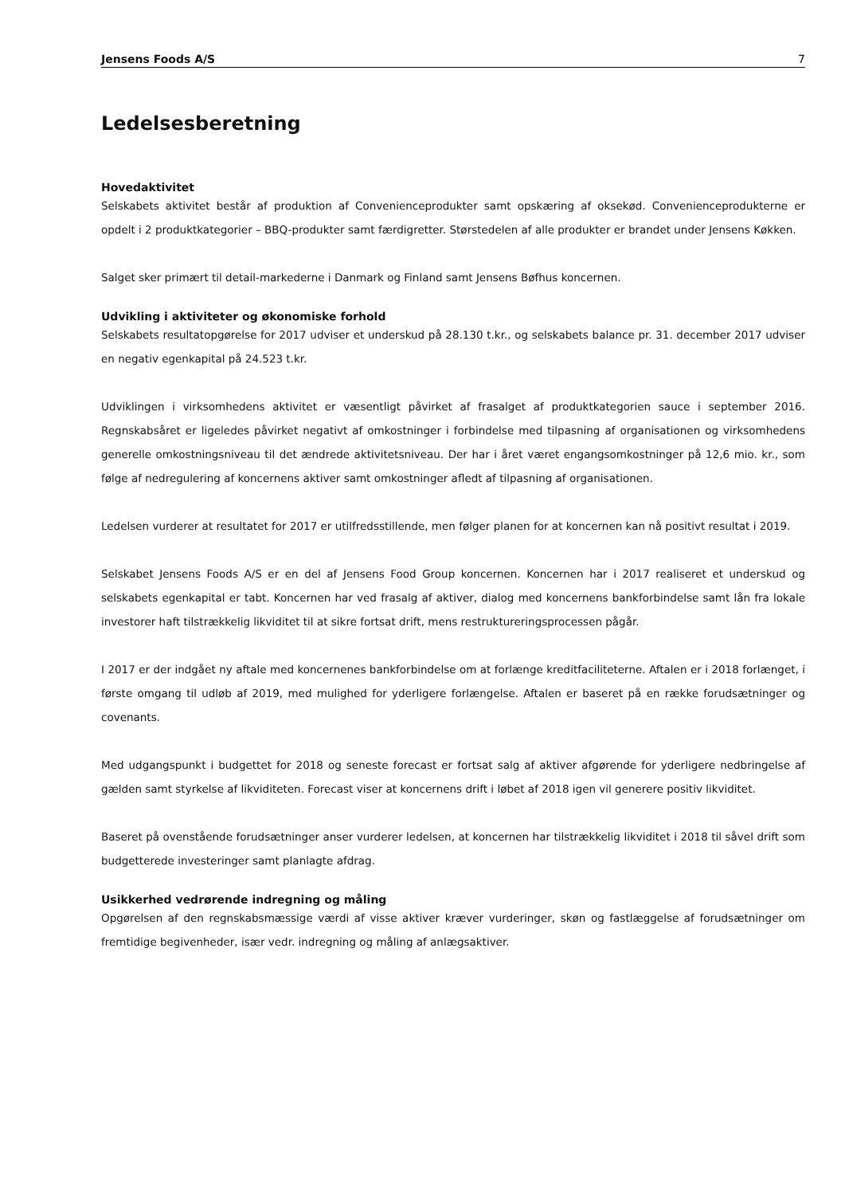Jensens Foods A/S 7
Ledelsesberetning
Hovedaktivitet
Selskabets aktivitet består af produktion af Convenienceprodukter samt opskæring af oksekød. Convenienceprodukterne er opdelt i 2 produktkategorier – BBQ-produkter samt færdigretter. Størstedelen af alle produkter er brandet under Jensens Køkken.
Salget sker primært til detail-markederne i Danmark og Finland samt Jensens Bøfhus koncernen.
Udvikling i aktiviteter og økonomiske forhold
Selskabets resultatopgørelse for 2017 udviser et underskud på 28.130 t.kr., og selskabets balance pr. 31. december 2017 udviser en negativ egenkapital på 24.523 t.kr.
Udviklingen i virksomhedens aktivitet er væsentligt påvirket af frasalget af produktkategorien sauce i september 2016. Regnskabsåret er ligeledes påvirket negativt af omkostninger i forbindelse med tilpasning af organisationen og virksomhedens generelle omkostningsniveau til det ændrede aktivitetsniveau. Der har i året været engangsomkostninger på 12,6 mio. kr., som følge af nedregulering af koncernens aktiver samt omkostninger afledt af tilpasning af organisationen.
Ledelsen vurderer at resultatet for 2017 er utilfredsstillende, men følger planen for at koncernen kan nå positivt resultat i 2019.
Selskabet Jensens Foods A/S er en del af Jensens Food Group koncernen. Koncernen har i 2017 realiseret et underskud og selskabets egenkapital er tabt. Koncernen har ved frasalg af aktiver, dialog med koncernens bankforbindelse samt lån fra lokale investorer haft tilstrækkelig likviditet til at sikre fortsat drift, mens restruktureringsprocessen pågår.
I 2017 er der indgået ny aftale med koncernenes bankforbindelse om at forlænge kreditfaciliteterne. Aftalen er i 2018 forlænget, i første omgang til udløb af 2019, med mulighed for yderligere forlængelse. Aftalen er baseret på en række forudsætninger og covenants.
Med udgangspunkt i budgettet for 2018 og seneste forecast er fortsat salg af aktiver afgørende for yderligere nedbringelse af gælden samt styrkelse af likviditeten. Forecast viser at koncernens drift i løbet af 2018 igen vil generere positiv likviditet.
Baseret på ovenstående forudsætninger anser vurderer ledelsen, at koncernen har tilstrækkelig likviditet i 2018 til såvel drift som budgetterede investeringer samt planlagte afdrag.
Usikkerhed vedrørende indregning og måling
Opgørelsen af den regnskabsmæssige værdi af visse aktiver kræver vurderinger, skøn og fastlæggelse af forudsætninger om fremtidige begivenheder, især vedr. indregning og måling af anlægsaktiver.